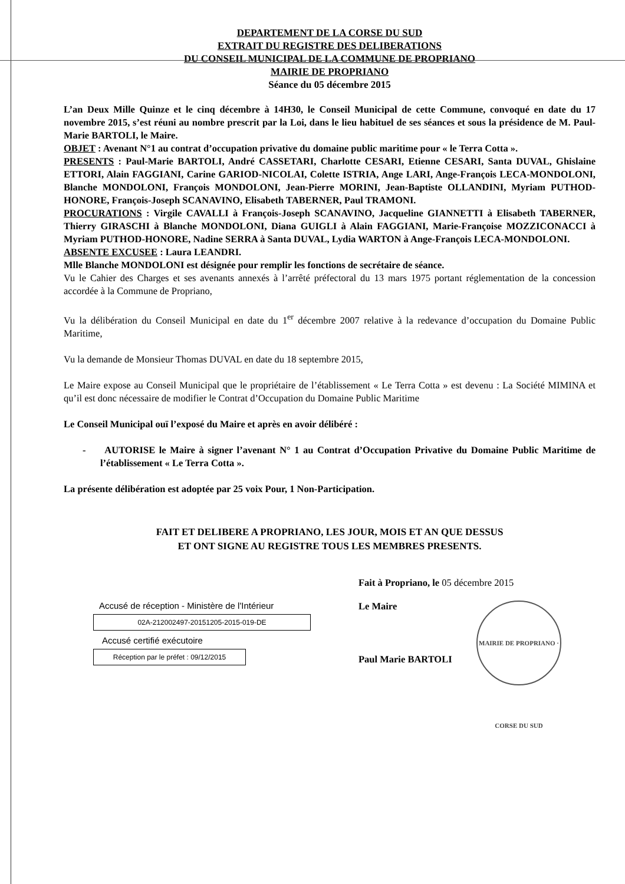DEPARTEMENT DE LA CORSE DU SUD
EXTRAIT DU REGISTRE DES DELIBERATIONS
DU CONSEIL MUNICIPAL DE LA COMMUNE DE PROPRIANO
MAIRIE DE PROPRIANO
Séance du 05 décembre 2015
L’an Deux Mille Quinze et le cinq décembre à 14H30, le Conseil Municipal de cette Commune, convoqué en date du 17 novembre 2015, s’est réuni au nombre prescrit par la Loi, dans le lieu habituel de ses séances et sous la présidence de M. Paul-Marie BARTOLI, le Maire.
OBJET : Avenant N°1 au contrat d’occupation privative du domaine public maritime pour « le Terra Cotta ».
PRESENTS : Paul-Marie BARTOLI, André CASSETARI, Charlotte CESARI, Etienne CESARI, Santa DUVAL, Ghislaine ETTORI, Alain FAGGIANI, Carine GARIOD-NICOLAI, Colette ISTRIA, Ange LARI, Ange-François LECA-MONDOLONI, Blanche MONDOLONI, François MONDOLONI, Jean-Pierre MORINI, Jean-Baptiste OLLANDINI, Myriam PUTHOD-HONORE, François-Joseph SCANAVINO, Elisabeth TABERNER, Paul TRAMONI.
PROCURATIONS : Virgile CAVALLI à François-Joseph SCANAVINO, Jacqueline GIANNETTI à Elisabeth TABERNER, Thierry GIRASCHI à Blanche MONDOLONI, Diana GUIGLI à Alain FAGGIANI, Marie-Françoise MOZZICONACCI à Myriam PUTHOD-HONORE, Nadine SERRA à Santa DUVAL, Lydia WARTON à Ange-François LECA-MONDOLONI.
ABSENTE EXCUSEE : Laura LEANDRI.
Mlle Blanche MONDOLONI est désignée pour remplir les fonctions de secrétaire de séance.
Vu le Cahier des Charges et ses avenants annexés à l’arrêté préfectoral du 13 mars 1975 portant réglementation de la concession accordée à la Commune de Propriano,
Vu la délibération du Conseil Municipal en date du 1<sup>er</sup> décembre 2007 relative à la redevance d’occupation du Domaine Public Maritime,
Vu la demande de Monsieur Thomas DUVAL en date du 18 septembre 2015,
Le Maire expose au Conseil Municipal que le propriétaire de l’établissement « Le Terra Cotta » est devenu : La Société MIMINA et qu’il est donc nécessaire de modifier le Contrat d’Occupation du Domaine Public Maritime
Le Conseil Municipal ouï l’exposé du Maire et après en avoir délibéré :
- AUTORISE le Maire à signer l’avenant N° 1 au Contrat d’Occupation Privative du Domaine Public Maritime de l’établissement « Le Terra Cotta ».
La présente délibération est adoptée par 25 voix Pour, 1 Non-Participation.
FAIT ET DELIBERE A PROPRIANO, LES JOUR, MOIS ET AN QUE DESSUS
ET ONT SIGNE AU REGISTRE TOUS LES MEMBRES PRESENTS.
Accusé de réception - Ministère de l'Intérieur
02A-212002497-20151205-2015-019-DE
Accusé certifié exécutoire
Réception par le préfet : 09/12/2015
Fait à Propriano, le 05 décembre 2015
Le Maire
Paul Marie BARTOLI
MAIRIE DE PROPRIANO · CORSE DU SUD